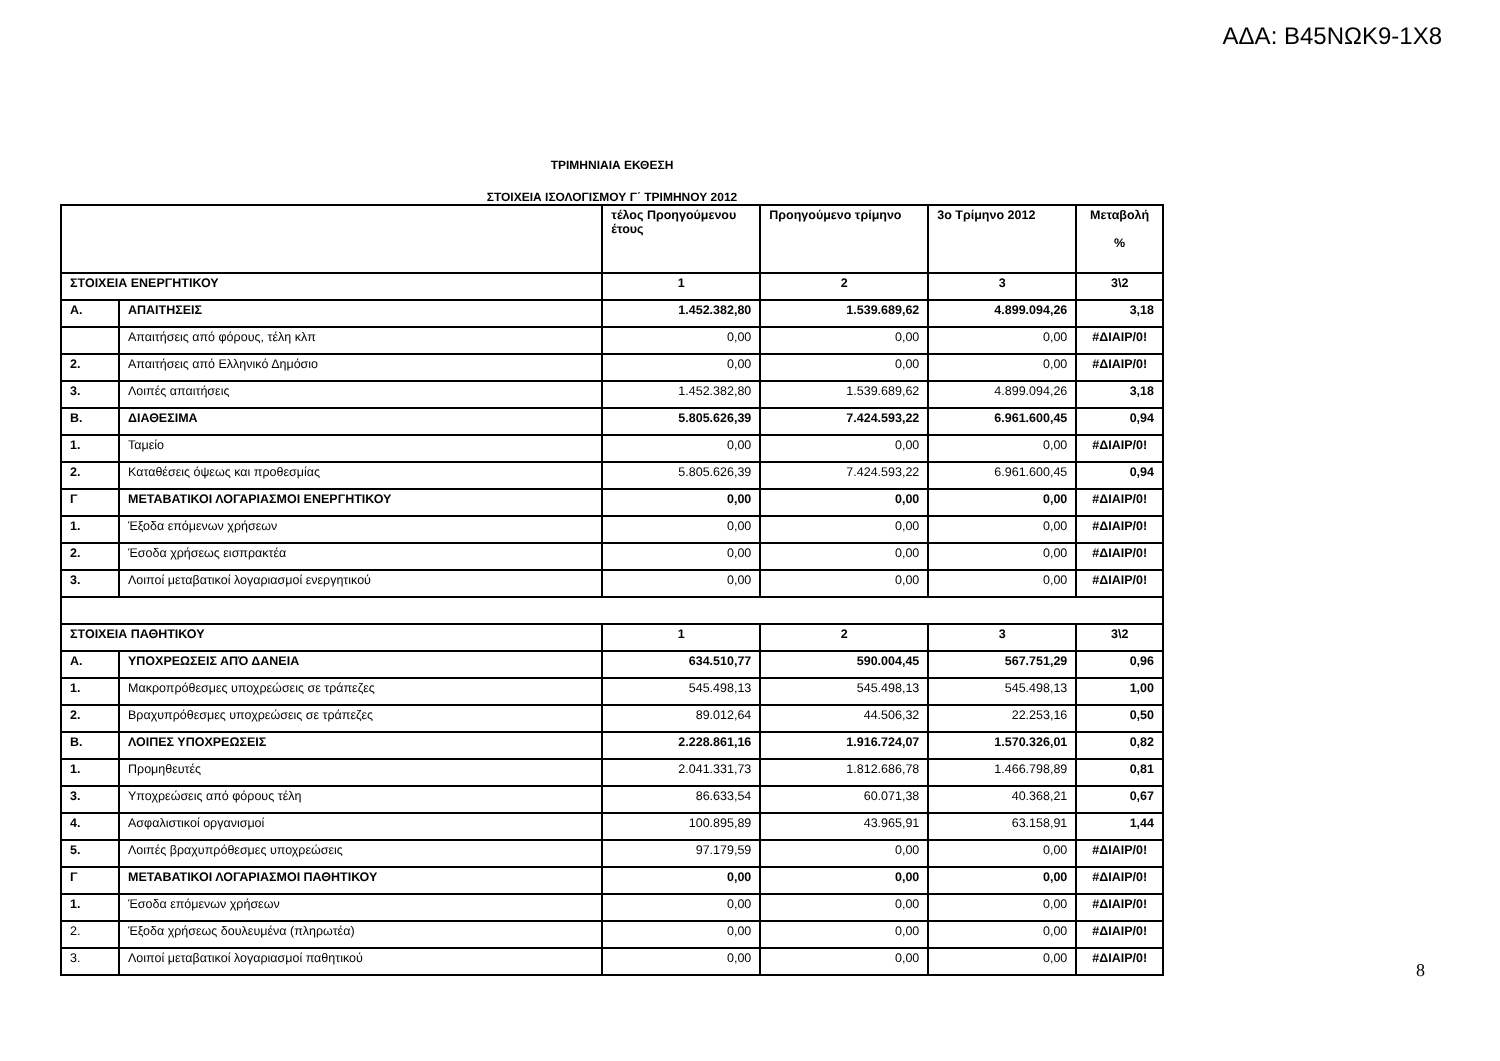ΑΔΑ: Β45ΝΩΚ9-1Χ8
ΤΡΙΜΗΝΙΑΙΑ ΕΚΘΕΣΗ
ΣΤΟΙΧΕΙΑ ΙΣΟΛΟΓΙΣΜΟΥ Γ΄ ΤΡΙΜΗΝΟΥ 2012
| | | τέλος Προηγούμενου έτους | Προηγούμενο τρίμηνο | 3ο Τρίμηνο 2012 | Μεταβολή % |
| --- | --- | --- | --- | --- | --- |
| ΣΤΟΙΧΕΙΑ ΕΝΕΡΓΗΤΙΚΟΥ | | 1 | 2 | 3 | 3\2 |
| Α. | ΑΠΑΙΤΗΣΕΙΣ | 1.452.382,80 | 1.539.689,62 | 4.899.094,26 | 3,18 |
| | Απαιτήσεις από φόρους, τέλη κλπ | 0,00 | 0,00 | 0,00 | #ΔΙΑΙΡ/0! |
| 2. | Απαιτήσεις από Ελληνικό Δημόσιο | 0,00 | 0,00 | 0,00 | #ΔΙΑΙΡ/0! |
| 3. | Λοιπές απαιτήσεις | 1.452.382,80 | 1.539.689,62 | 4.899.094,26 | 3,18 |
| Β. | ΔΙΑΘΕΣΙΜΑ | 5.805.626,39 | 7.424.593,22 | 6.961.600,45 | 0,94 |
| 1. | Ταμείο | 0,00 | 0,00 | 0,00 | #ΔΙΑΙΡ/0! |
| 2. | Καταθέσεις όψεως και προθεσμίας | 5.805.626,39 | 7.424.593,22 | 6.961.600,45 | 0,94 |
| Γ | ΜΕΤΑΒΑΤΙΚΟΙ ΛΟΓΑΡΙΑΣΜΟΙ ΕΝΕΡΓΗΤΙΚΟΥ | 0,00 | 0,00 | 0,00 | #ΔΙΑΙΡ/0! |
| 1. | Έξοδα επόμενων χρήσεων | 0,00 | 0,00 | 0,00 | #ΔΙΑΙΡ/0! |
| 2. | Έσοδα χρήσεως εισπρακτέα | 0,00 | 0,00 | 0,00 | #ΔΙΑΙΡ/0! |
| 3. | Λοιποί μεταβατικοί λογαριασμοί ενεργητικού | 0,00 | 0,00 | 0,00 | #ΔΙΑΙΡ/0! |
| ΣΤΟΙΧΕΙΑ ΠΑΘΗΤΙΚΟΥ | | 1 | 2 | 3 | 3\2 |
| Α. | ΥΠΟΧΡΕΩΣΕΙΣ ΑΠΌ ΔΑΝΕΙΑ | 634.510,77 | 590.004,45 | 567.751,29 | 0,96 |
| 1. | Μακροπρόθεσμες υποχρεώσεις σε τράπεζες | 545.498,13 | 545.498,13 | 545.498,13 | 1,00 |
| 2. | Βραχυπρόθεσμες υποχρεώσεις σε τράπεζες | 89.012,64 | 44.506,32 | 22.253,16 | 0,50 |
| Β. | ΛΟΙΠΕΣ ΥΠΟΧΡΕΩΣΕΙΣ | 2.228.861,16 | 1.916.724,07 | 1.570.326,01 | 0,82 |
| 1. | Προμηθευτές | 2.041.331,73 | 1.812.686,78 | 1.466.798,89 | 0,81 |
| 3. | Υποχρεώσεις από φόρους τέλη | 86.633,54 | 60.071,38 | 40.368,21 | 0,67 |
| 4. | Ασφαλιστικοί οργανισμοί | 100.895,89 | 43.965,91 | 63.158,91 | 1,44 |
| 5. | Λοιπές βραχυπρόθεσμες υποχρεώσεις | 97.179,59 | 0,00 | 0,00 | #ΔΙΑΙΡ/0! |
| Γ | ΜΕΤΑΒΑΤΙΚΟΙ ΛΟΓΑΡΙΑΣΜΟΙ ΠΑΘΗΤΙΚΟΥ | 0,00 | 0,00 | 0,00 | #ΔΙΑΙΡ/0! |
| 1. | Έσοδα επόμενων χρήσεων | 0,00 | 0,00 | 0,00 | #ΔΙΑΙΡ/0! |
| 2. | Έξοδα χρήσεως δουλευμένα (πληρωτέα) | 0,00 | 0,00 | 0,00 | #ΔΙΑΙΡ/0! |
| 3. | Λοιποί μεταβατικοί λογαριασμοί παθητικού | 0,00 | 0,00 | 0,00 | #ΔΙΑΙΡ/0! |
8